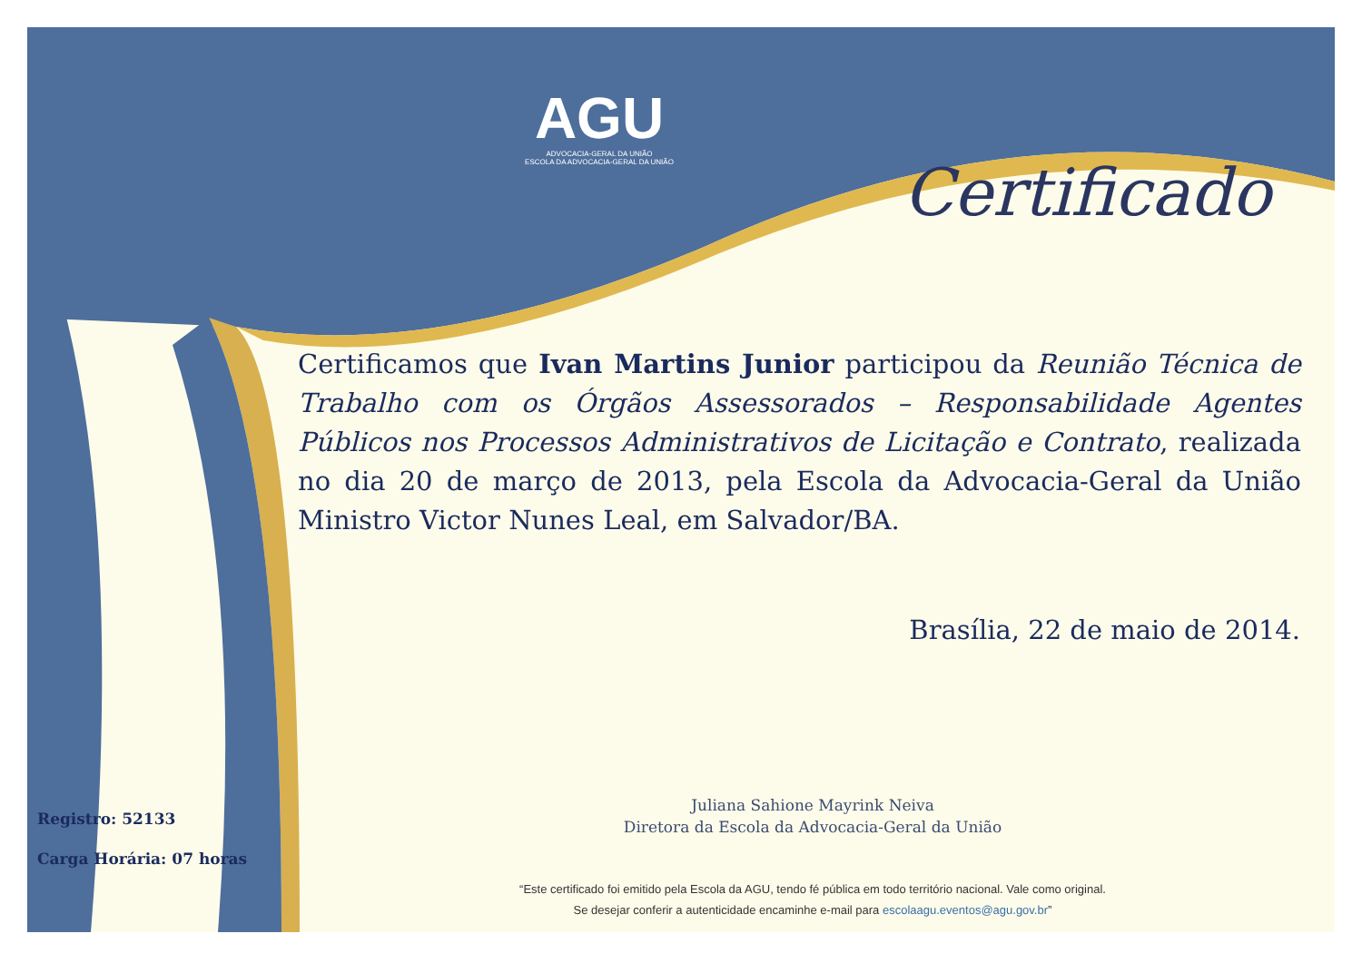AGU
ADVOCACIA-GERAL DA UNIÃO
ESCOLA DA ADVOCACIA-GERAL DA UNIÃO
Certificado
Certificamos que Ivan Martins Junior participou da Reunião Técnica de Trabalho com os Órgãos Assessorados – Responsabilidade Agentes Públicos nos Processos Administrativos de Licitação e Contrato, realizada no dia 20 de março de 2013, pela Escola da Advocacia-Geral da União Ministro Victor Nunes Leal, em Salvador/BA.
Brasília, 22 de maio de 2014.
Juliana Sahione Mayrink Neiva
Diretora da Escola da Advocacia-Geral da União
Registro: 52133
Carga Horária: 07 horas
“Este certificado foi emitido pela Escola da AGU, tendo fé pública em todo território nacional. Vale como original.
Se desejar conferir a autenticidade encaminhe e-mail para escolaagu.eventos@agu.gov.br”